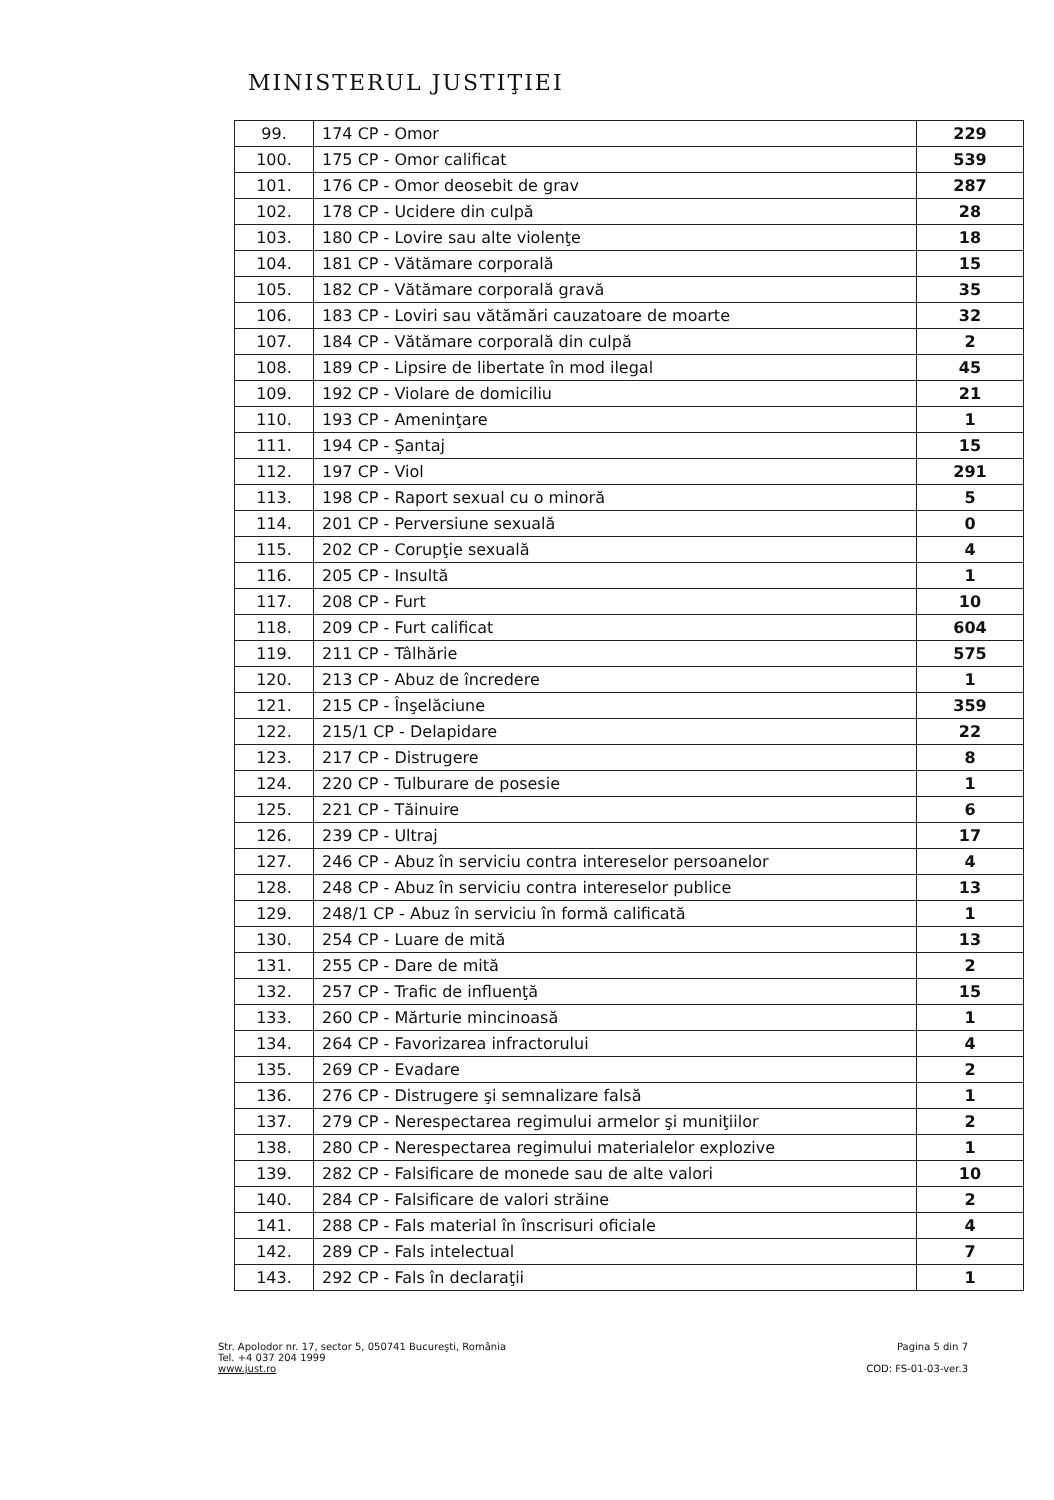MINISTERUL JUSTIŢIEI
| 99. | 174 CP - Omor | 229 |
| 100. | 175 CP - Omor calificat | 539 |
| 101. | 176 CP - Omor deosebit de grav | 287 |
| 102. | 178 CP - Ucidere din culpă | 28 |
| 103. | 180 CP - Lovire sau alte violenţe | 18 |
| 104. | 181 CP - Vătămare corporală | 15 |
| 105. | 182 CP - Vătămare corporală gravă | 35 |
| 106. | 183 CP - Loviri sau vătămări cauzatoare de moarte | 32 |
| 107. | 184 CP - Vătămare corporală din culpă | 2 |
| 108. | 189 CP - Lipsire de libertate în mod ilegal | 45 |
| 109. | 192 CP - Violare de domiciliu | 21 |
| 110. | 193 CP - Ameninţare | 1 |
| 111. | 194 CP - Şantaj | 15 |
| 112. | 197 CP - Viol | 291 |
| 113. | 198 CP - Raport sexual cu o minoră | 5 |
| 114. | 201 CP - Perversiune sexuală | 0 |
| 115. | 202 CP - Corupţie sexuală | 4 |
| 116. | 205 CP - Insultă | 1 |
| 117. | 208 CP - Furt | 10 |
| 118. | 209 CP - Furt calificat | 604 |
| 119. | 211 CP - Tâlhărie | 575 |
| 120. | 213 CP - Abuz de încredere | 1 |
| 121. | 215 CP - Înşelăciune | 359 |
| 122. | 215/1 CP - Delapidare | 22 |
| 123. | 217 CP - Distrugere | 8 |
| 124. | 220 CP - Tulburare de posesie | 1 |
| 125. | 221 CP - Tăinuire | 6 |
| 126. | 239 CP - Ultraj | 17 |
| 127. | 246 CP - Abuz în serviciu contra intereselor persoanelor | 4 |
| 128. | 248 CP - Abuz în serviciu contra intereselor publice | 13 |
| 129. | 248/1 CP - Abuz în serviciu în formă calificată | 1 |
| 130. | 254 CP - Luare de mită | 13 |
| 131. | 255 CP - Dare de mită | 2 |
| 132. | 257 CP - Trafic de influenţă | 15 |
| 133. | 260 CP - Mărturie mincinoasă | 1 |
| 134. | 264 CP - Favorizarea infractorului | 4 |
| 135. | 269 CP - Evadare | 2 |
| 136. | 276 CP - Distrugere şi semnalizare falsă | 1 |
| 137. | 279 CP - Nerespectarea regimului armelor şi muniţiilor | 2 |
| 138. | 280 CP - Nerespectarea regimului materialelor explozive | 1 |
| 139. | 282 CP - Falsificare de monede sau de alte valori | 10 |
| 140. | 284 CP - Falsificare de valori străine | 2 |
| 141. | 288 CP - Fals material în înscrisuri oficiale | 4 |
| 142. | 289 CP - Fals intelectual | 7 |
| 143. | 292 CP - Fals în declaraţii | 1 |
Str. Apolodor nr. 17, sector 5, 050741 Bucureşti, România
Tel. +4 037 204 1999
www.just.ro
Pagina 5 din 7
COD: FS-01-03-ver.3